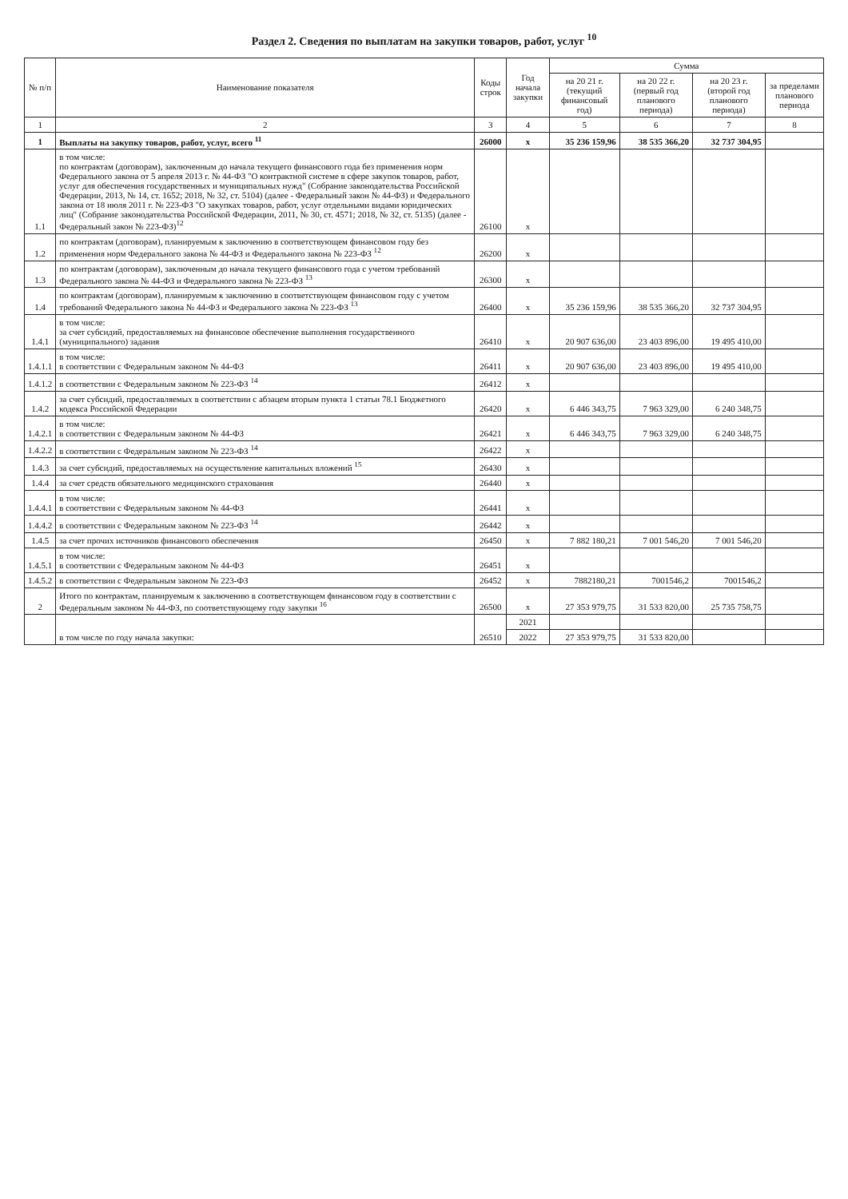Раздел 2. Сведения по выплатам на закупки товаров, работ, услуг <sup>10</sup>
| № п/п | Наименование показателя | Коды строк | Год начала закупки | Сумма | | | |
| --- | --- | --- | --- | --- | --- | --- | --- |
| | | | | на 20 21 г. (текущий финансовый год) | на 20 22 г. (первый год планового периода) | на 20 23 г. (второй год планового периода) | за пределами планового периода |
| 1 | 2 | 3 | 4 | 5 | 6 | 7 | 8 |
| 1 | Выплаты на закупку товаров, работ, услуг, всего <sup>11</sup> | 26000 | x | 35 236 159,96 | 38 535 366,20 | 32 737 304,95 | |
| 1.1 | в том числе: по контрактам (договорам), заключенным до начала текущего финансового года без применения норм Федерального закона от 5 апреля 2013 г. № 44-ФЗ "О контрактной системе в сфере закупок товаров, работ, услуг для обеспечения государственных и муниципальных нужд" (Собрание законодательства Российской Федерации, 2013, № 14, ст. 1652; 2018, № 32, ст. 5104) (далее - Федеральный закон № 44-ФЗ) и Федерального закона от 18 июля 2011 г. № 223-ФЗ "О закупках товаров, работ, услуг отдельными видами юридических лиц" (Собрание законодательства Российской Федерации, 2011, № 30, ст. 4571; 2018, № 32, ст. 5135) (далее - Федеральный закон № 223-ФЗ)<sup>12</sup> | 26100 | x | | | | |
| 1.2 | по контрактам (договорам), планируемым к заключению в соответствующем финансовом году без применения норм Федерального закона № 44-ФЗ и Федерального закона № 223-ФЗ <sup>12</sup> | 26200 | x | | | | |
| 1.3 | по контрактам (договорам), заключенным до начала текущего финансового года с учетом требований Федерального закона № 44-ФЗ и Федерального закона № 223-ФЗ <sup>13</sup> | 26300 | x | | | | |
| 1.4 | по контрактам (договорам), планируемым к заключению в соответствующем финансовом году с учетом требований Федерального закона № 44-ФЗ и Федерального закона № 223-ФЗ <sup>13</sup> | 26400 | x | 35 236 159,96 | 38 535 366,20 | 32 737 304,95 | |
| 1.4.1 | в том числе: за счет субсидий, предоставляемых на финансовое обеспечение выполнения государственного (муниципального) задания | 26410 | x | 20 907 636,00 | 23 403 896,00 | 19 495 410,00 | |
| 1.4.1.1 | в том числе: в соответствии с Федеральным законом № 44-ФЗ | 26411 | x | 20 907 636,00 | 23 403 896,00 | 19 495 410,00 | |
| 1.4.1.2 | в соответствии с Федеральным законом № 223-ФЗ <sup>14</sup> | 26412 | x | | | | |
| 1.4.2 | за счет субсидий, предоставляемых в соответствии с абзацем вторым пункта 1 статьи 78.1 Бюджетного кодекса Российской Федерации | 26420 | x | 6 446 343,75 | 7 963 329,00 | 6 240 348,75 | |
| 1.4.2.1 | в том числе: в соответствии с Федеральным законом № 44-ФЗ | 26421 | x | 6 446 343,75 | 7 963 329,00 | 6 240 348,75 | |
| 1.4.2.2 | в соответствии с Федеральным законом № 223-ФЗ <sup>14</sup> | 26422 | x | | | | |
| 1.4.3 | за счет субсидий, предоставляемых на осуществление капитальных вложений <sup>15</sup> | 26430 | x | | | | |
| 1.4.4 | за счет средств обязательного медицинского страхования | 26440 | x | | | | |
| 1.4.4.1 | в том числе: в соответствии с Федеральным законом № 44-ФЗ | 26441 | x | | | | |
| 1.4.4.2 | в соответствии с Федеральным законом № 223-ФЗ <sup>14</sup> | 26442 | x | | | | |
| 1.4.5 | за счет прочих источников финансового обеспечения | 26450 | x | 7 882 180,21 | 7 001 546,20 | 7 001 546,20 | |
| 1.4.5.1 | в том числе: в соответствии с Федеральным законом № 44-ФЗ | 26451 | x | | | | |
| 1.4.5.2 | в соответствии с Федеральным законом № 223-ФЗ | 26452 | x | 7882180,21 | 7001546,2 | 7001546,2 | |
| 2 | Итого по контрактам, планируемым к заключению в соответствующем финансовом году в соответствии с Федеральным законом № 44-ФЗ, по соответствующему году закупки <sup>16</sup> | 26500 | x | 27 353 979,75 | 31 533 820,00 | 25 735 758,75 | |
| | в том числе по году начала закупки: | 26510 | 2021 | | | | |
| | | | 2022 | 27 353 979,75 | 31 533 820,00 | | |